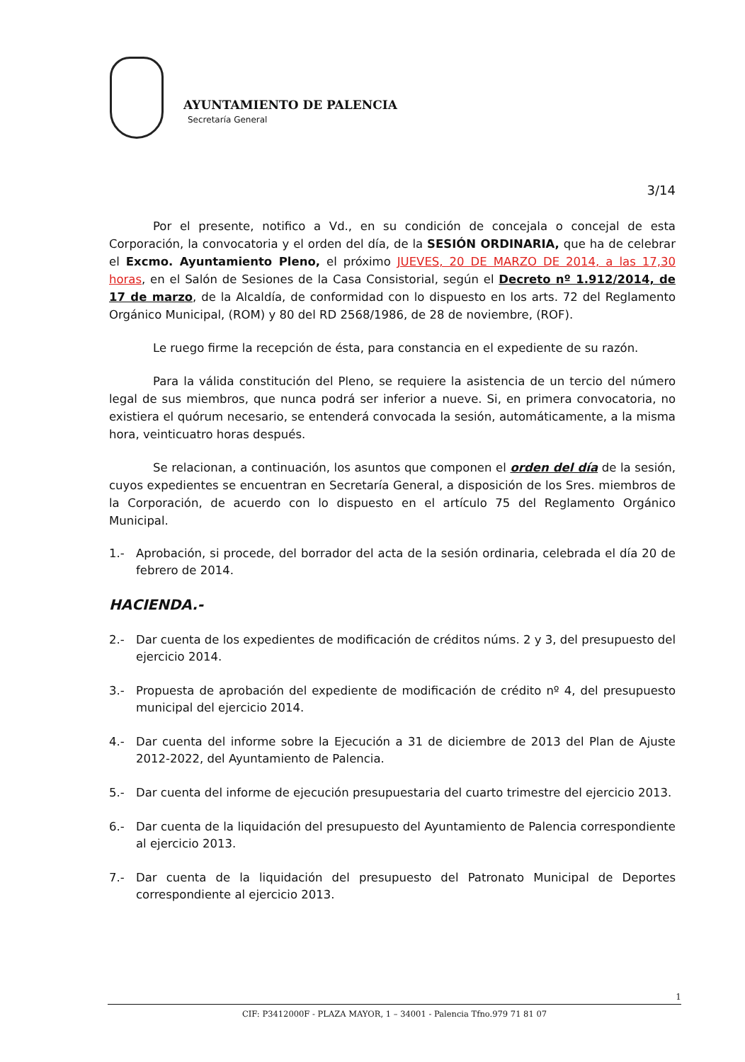AYUNTAMIENTO DE PALENCIA
Secretaría General
3/14
Por el presente, notifico a Vd., en su condición de concejala o concejal de esta Corporación, la convocatoria y el orden del día, de la SESIÓN ORDINARIA, que ha de celebrar el Excmo. Ayuntamiento Pleno, el próximo JUEVES, 20 DE MARZO DE 2014, a las 17,30 horas, en el Salón de Sesiones de la Casa Consistorial, según el Decreto nº 1.912/2014, de 17 de marzo, de la Alcaldía, de conformidad con lo dispuesto en los arts. 72 del Reglamento Orgánico Municipal, (ROM) y 80 del RD 2568/1986, de 28 de noviembre, (ROF).
Le ruego firme la recepción de ésta, para constancia en el expediente de su razón.
Para la válida constitución del Pleno, se requiere la asistencia de un tercio del número legal de sus miembros, que nunca podrá ser inferior a nueve. Si, en primera convocatoria, no existiera el quórum necesario, se entenderá convocada la sesión, automáticamente, a la misma hora, veinticuatro horas después.
Se relacionan, a continuación, los asuntos que componen el orden del día de la sesión, cuyos expedientes se encuentran en Secretaría General, a disposición de los Sres. miembros de la Corporación, de acuerdo con lo dispuesto en el artículo 75 del Reglamento Orgánico Municipal.
1.- Aprobación, si procede, del borrador del acta de la sesión ordinaria, celebrada el día 20 de febrero de 2014.
HACIENDA.-
2.- Dar cuenta de los expedientes de modificación de créditos núms. 2 y 3, del presupuesto del ejercicio 2014.
3.- Propuesta de aprobación del expediente de modificación de crédito nº 4, del presupuesto municipal del ejercicio 2014.
4.- Dar cuenta del informe sobre la Ejecución a 31 de diciembre de 2013 del Plan de Ajuste 2012-2022, del Ayuntamiento de Palencia.
5.- Dar cuenta del informe de ejecución presupuestaria del cuarto trimestre del ejercicio 2013.
6.- Dar cuenta de la liquidación del presupuesto del Ayuntamiento de Palencia correspondiente al ejercicio 2013.
7.- Dar cuenta de la liquidación del presupuesto del Patronato Municipal de Deportes correspondiente al ejercicio 2013.
1
CIF: P3412000F - PLAZA MAYOR, 1 – 34001 - Palencia Tfno.979 71 81 07